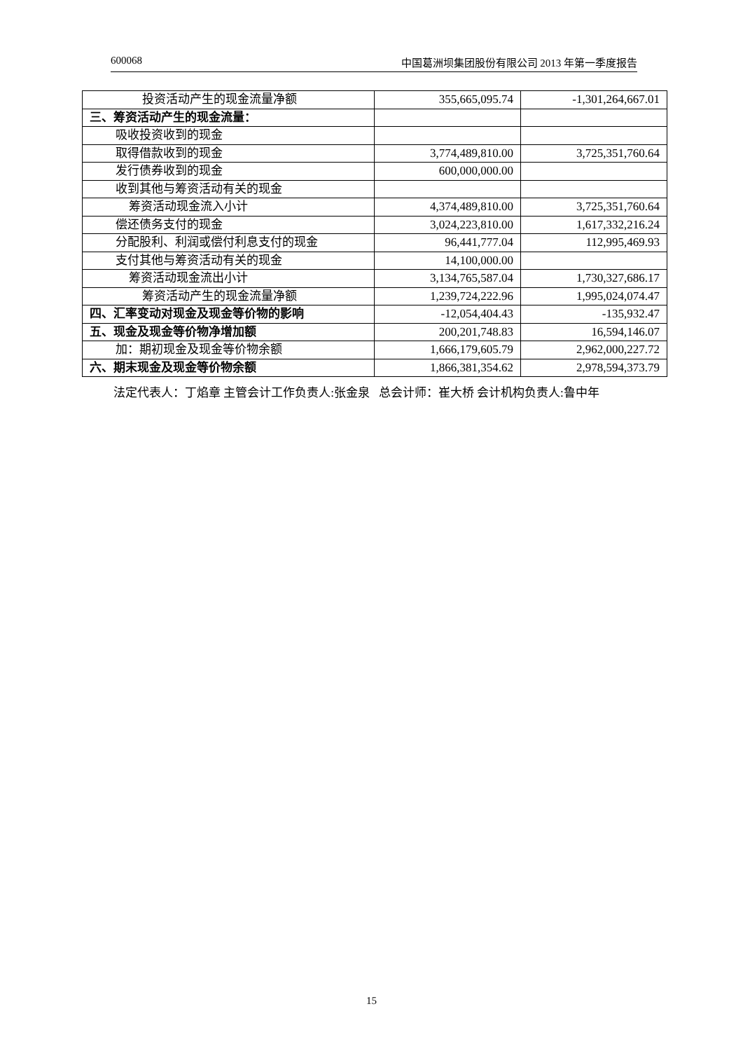600068 中国葛洲坝集团股份有限公司 2013 年第一季度报告
| 投资活动产生的现金流量净额 | 355,665,095.74 | -1,301,264,667.01 |
| 三、筹资活动产生的现金流量： | | |
| 吸收投资收到的现金 | | |
| 取得借款收到的现金 | 3,774,489,810.00 | 3,725,351,760.64 |
| 发行债券收到的现金 | 600,000,000.00 | |
| 收到其他与筹资活动有关的现金 | | |
| 筹资活动现金流入小计 | 4,374,489,810.00 | 3,725,351,760.64 |
| 偿还债务支付的现金 | 3,024,223,810.00 | 1,617,332,216.24 |
| 分配股利、利润或偿付利息支付的现金 | 96,441,777.04 | 112,995,469.93 |
| 支付其他与筹资活动有关的现金 | 14,100,000.00 | |
| 筹资活动现金流出小计 | 3,134,765,587.04 | 1,730,327,686.17 |
| 筹资活动产生的现金流量净额 | 1,239,724,222.96 | 1,995,024,074.47 |
| 四、汇率变动对现金及现金等价物的影响 | -12,054,404.43 | -135,932.47 |
| 五、现金及现金等价物净增加额 | 200,201,748.83 | 16,594,146.07 |
| 加：期初现金及现金等价物余额 | 1,666,179,605.79 | 2,962,000,227.72 |
| 六、期末现金及现金等价物余额 | 1,866,381,354.62 | 2,978,594,373.79 |
法定代表人：丁焰章 主管会计工作负责人:张金泉 总会计师：崔大桥 会计机构负责人:鲁中年
15